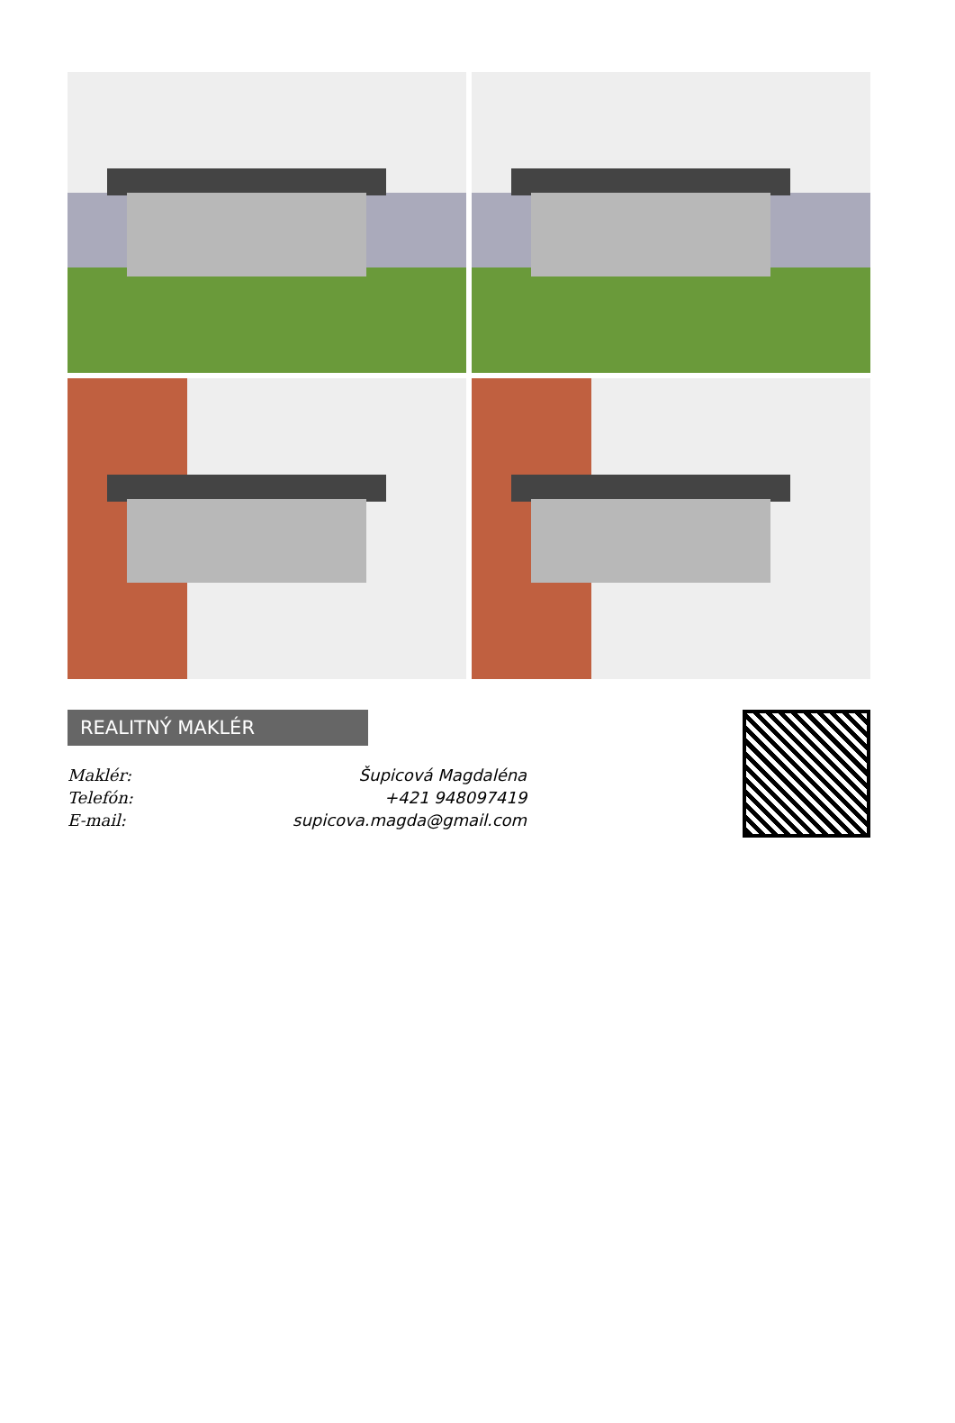REALITNÝ MAKLÉR
| Maklér: | Šupicová Magdaléna |
| Telefón: | +421 948097419 |
| E-mail: | supicova.magda@gmail.com |